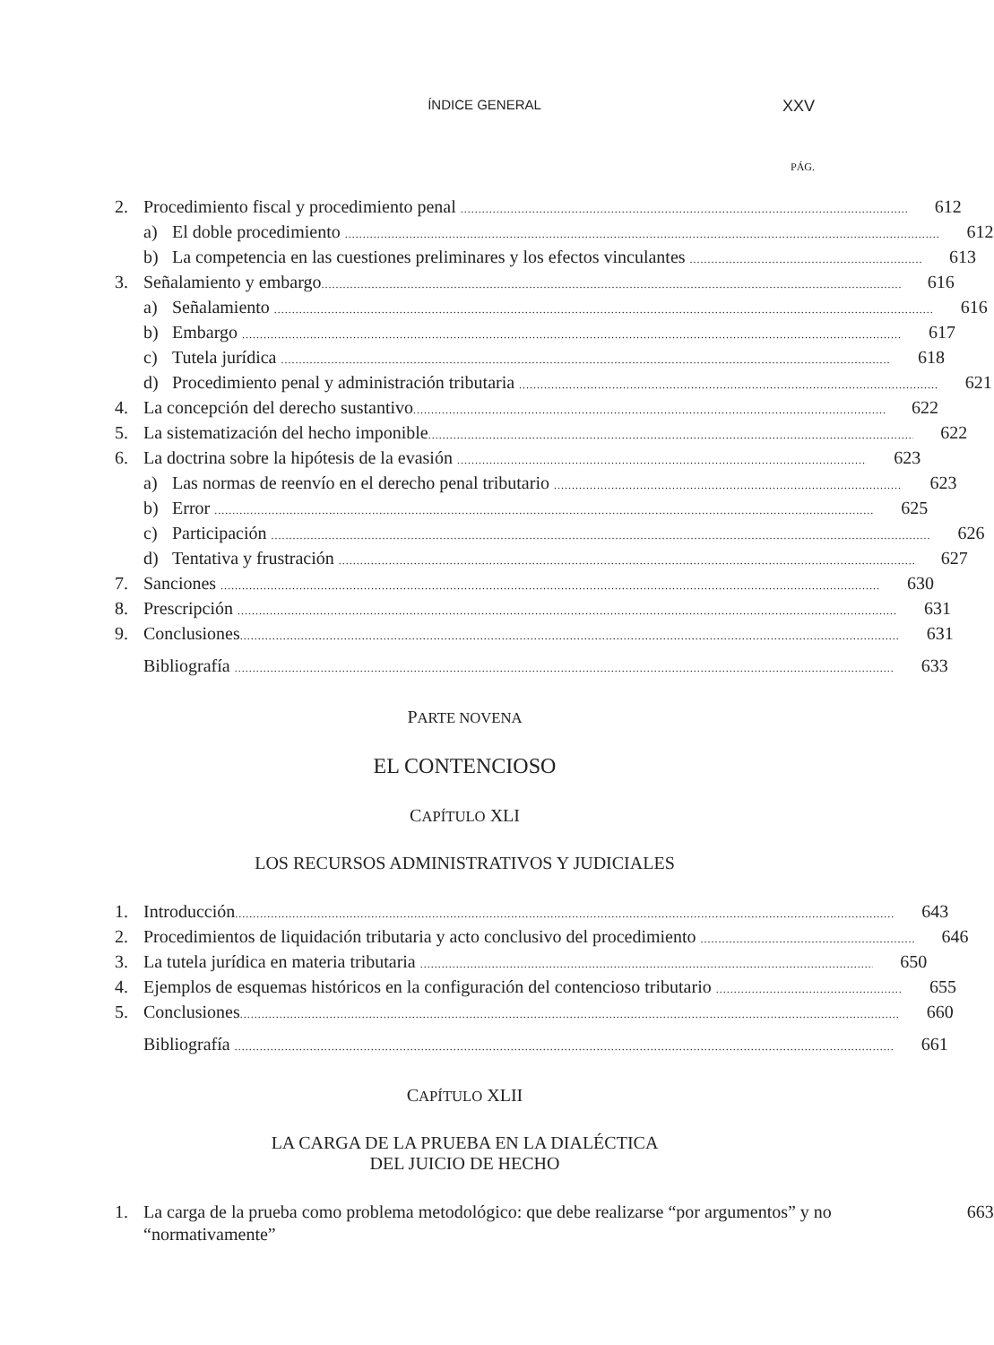ÍNDICE GENERAL XXV
PÁG.
2. Procedimiento fiscal y procedimiento penal 612
a) El doble procedimiento 612
b) La competencia en las cuestiones preliminares y los efectos vinculantes 613
3. Señalamiento y embargo 616
a) Señalamiento 616
b) Embargo 617
c) Tutela jurídica 618
d) Procedimiento penal y administración tributaria 621
4. La concepción del derecho sustantivo 622
5. La sistematización del hecho imponible 622
6. La doctrina sobre la hipótesis de la evasión 623
a) Las normas de reenvío en el derecho penal tributario 623
b) Error 625
c) Participación 626
d) Tentativa y frustración 627
7. Sanciones 630
8. Prescripción 631
9. Conclusiones 631
Bibliografía 633
PARTE NOVENA
EL CONTENCIOSO
CAPÍTULO XLI
LOS RECURSOS ADMINISTRATIVOS Y JUDICIALES
1. Introducción 643
2. Procedimientos de liquidación tributaria y acto conclusivo del procedimiento 646
3. La tutela jurídica en materia tributaria 650
4. Ejemplos de esquemas históricos en la configuración del contencioso tributario 655
5. Conclusiones 660
Bibliografía 661
CAPÍTULO XLII
LA CARGA DE LA PRUEBA EN LA DIALÉCTICA
DEL JUICIO DE HECHO
1. La carga de la prueba como problema metodológico: que debe realizarse “por argumentos” y no “normativamente” 663